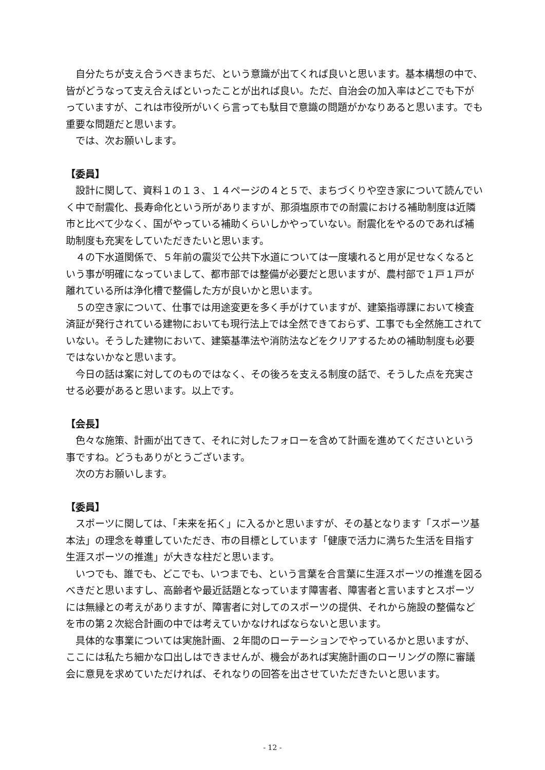自分たちが支え合うべきまちだ、という意識が出てくれば良いと思います。基本構想の中で、皆がどうなって支え合えばといったことが出れば良い。ただ、自治会の加入率はどこでも下がっていますが、これは市役所がいくら言っても駄目で意識の問題がかなりあると思います。でも重要な問題だと思います。
では、次お願いします。
【委員】
設計に関して、資料１の１３、１４ページの４と５で、まちづくりや空き家について読んでいく中で耐震化、長寿命化という所がありますが、那須塩原市での耐震における補助制度は近隣市と比べて少なく、国がやっている補助くらいしかやっていない。耐震化をやるのであれば補助制度も充実をしていただきたいと思います。
４の下水道関係で、５年前の震災で公共下水道については一度壊れると用が足せなくなるという事が明確になっていまして、都市部では整備が必要だと思いますが、農村部で１戸１戸が離れている所は浄化槽で整備した方が良いかと思います。
５の空き家について、仕事では用途変更を多く手がけていますが、建築指導課において検査済証が発行されている建物においても現行法上では全然できておらず、工事でも全然施工されていない。そうした建物において、建築基準法や消防法などをクリアするための補助制度も必要ではないかなと思います。
今日の話は案に対してのものではなく、その後ろを支える制度の話で、そうした点を充実させる必要があると思います。以上です。
【会長】
色々な施策、計画が出てきて、それに対したフォローを含めて計画を進めてくださいという事ですね。どうもありがとうございます。
次の方お願いします。
【委員】
スポーツに関しては、「未来を拓く」に入るかと思いますが、その基となります「スポーツ基本法」の理念を尊重していただき、市の目標としています「健康で活力に満ちた生活を目指す生涯スポーツの推進」が大きな柱だと思います。
いつでも、誰でも、どこでも、いつまでも、という言葉を合言葉に生涯スポーツの推進を図るべきだと思いますし、高齢者や最近話題となっています障害者、障害者と言いますとスポーツには無縁との考えがありますが、障害者に対してのスポーツの提供、それから施設の整備などを市の第２次総合計画の中では考えていかなければならないと思います。
具体的な事業については実施計画、２年間のローテーションでやっているかと思いますが、ここには私たち細かな口出しはできませんが、機会があれば実施計画のローリングの際に審議会に意見を求めていただければ、それなりの回答を出させていただきたいと思います。
- 12 -